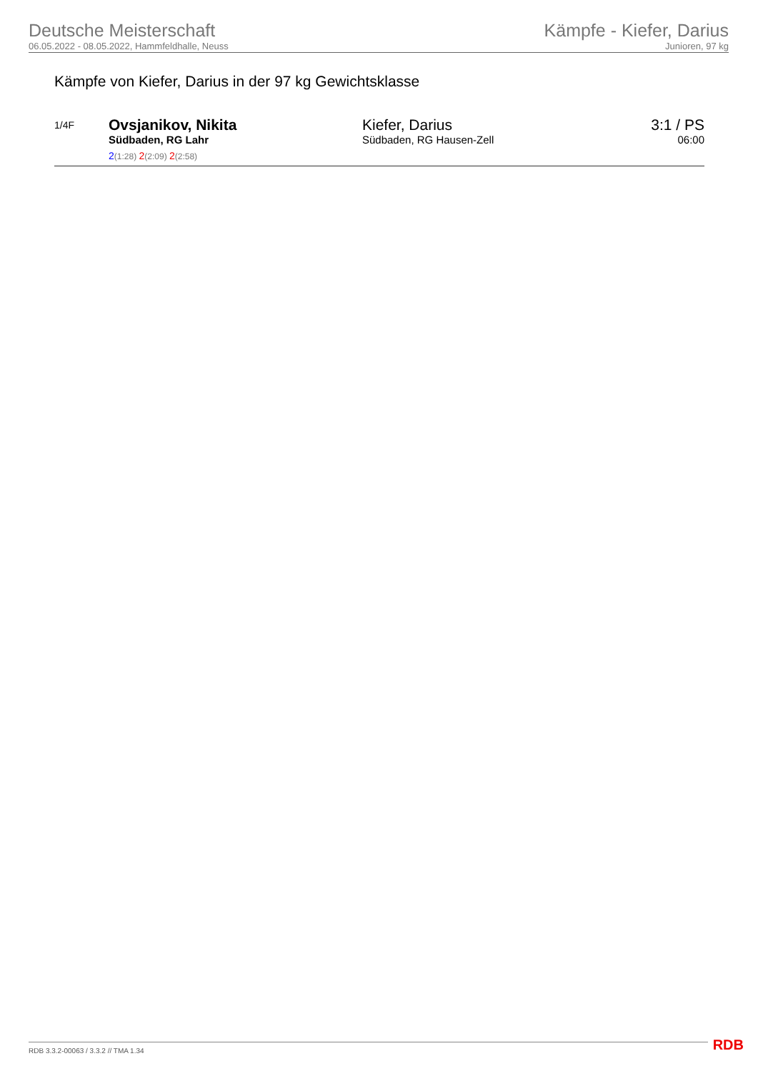Deutsche Meisterschaft
06.05.2022 - 08.05.2022, Hammfeldhalle, Neuss
Kämpfe - Kiefer, Darius
Junioren, 97 kg
Kämpfe von Kiefer, Darius in der 97 kg Gewichtsklasse
| 1/4F | Ovsjanikov, Nikita Südbaden, RG Lahr 2 (1:28) 2 (2:09) 2 (2:58) | Kiefer, Darius Südbaden, RG Hausen-Zell | 3:1 / PS 06:00 |
RDB 3.3.2-00063 / 3.3.2 // TMA 1.34
RDB